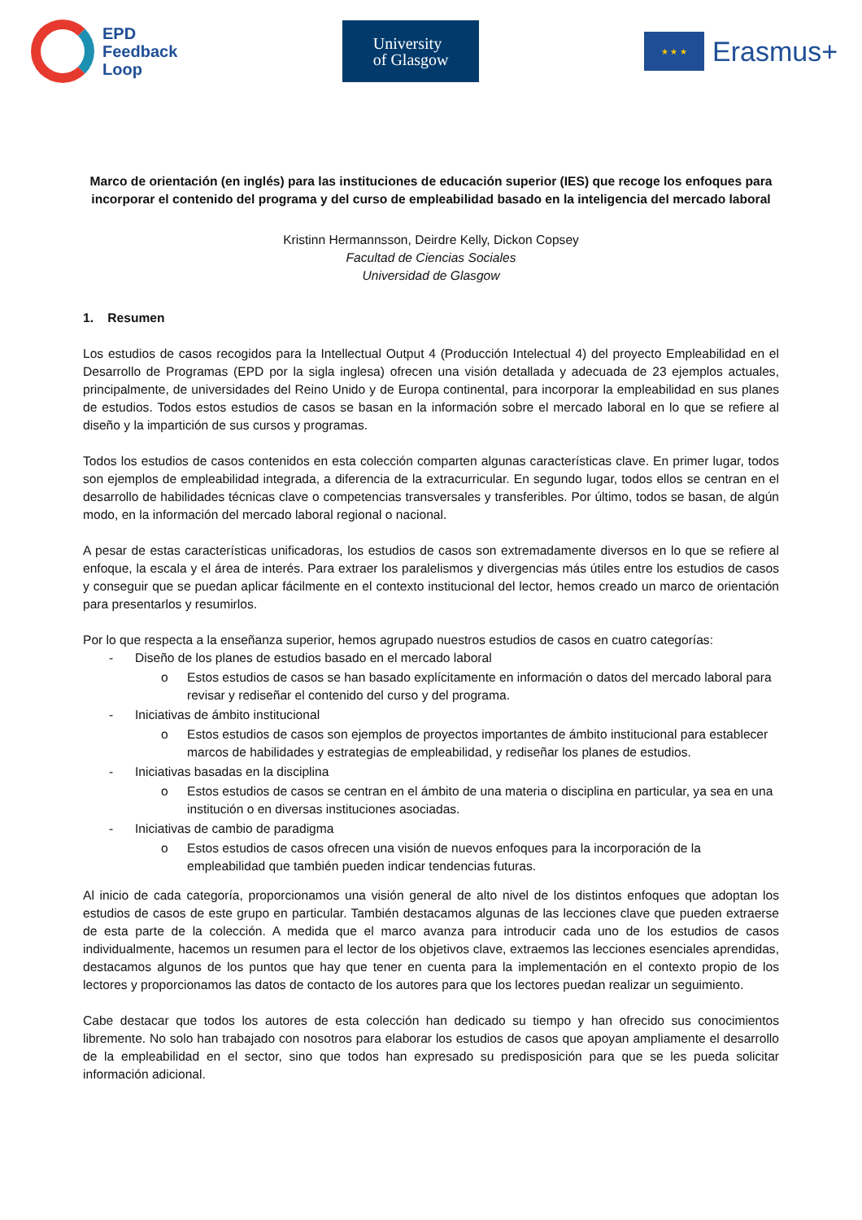EPD
Feedback
Loop
University
of Glasgow
★ ★ ★
Erasmus+
Marco de orientación (en inglés) para las instituciones de educación superior (IES) que recoge los enfoques para incorporar el contenido del programa y del curso de empleabilidad basado en la inteligencia del mercado laboral
Kristinn Hermannsson, Deirdre Kelly, Dickon Copsey
Facultad de Ciencias Sociales
Universidad de Glasgow
1. Resumen
Los estudios de casos recogidos para la Intellectual Output 4 (Producción Intelectual 4) del proyecto Empleabilidad en el Desarrollo de Programas (EPD por la sigla inglesa) ofrecen una visión detallada y adecuada de 23 ejemplos actuales, principalmente, de universidades del Reino Unido y de Europa continental, para incorporar la empleabilidad en sus planes de estudios. Todos estos estudios de casos se basan en la información sobre el mercado laboral en lo que se refiere al diseño y la impartición de sus cursos y programas.
Todos los estudios de casos contenidos en esta colección comparten algunas características clave. En primer lugar, todos son ejemplos de empleabilidad integrada, a diferencia de la extracurricular. En segundo lugar, todos ellos se centran en el desarrollo de habilidades técnicas clave o competencias transversales y transferibles. Por último, todos se basan, de algún modo, en la información del mercado laboral regional o nacional.
A pesar de estas características unificadoras, los estudios de casos son extremadamente diversos en lo que se refiere al enfoque, la escala y el área de interés. Para extraer los paralelismos y divergencias más útiles entre los estudios de casos y conseguir que se puedan aplicar fácilmente en el contexto institucional del lector, hemos creado un marco de orientación para presentarlos y resumirlos.
Por lo que respecta a la enseñanza superior, hemos agrupado nuestros estudios de casos en cuatro categorías:
- Diseño de los planes de estudios basado en el mercado laboral
o Estos estudios de casos se han basado explícitamente en información o datos del mercado laboral para revisar y rediseñar el contenido del curso y del programa.
- Iniciativas de ámbito institucional
o Estos estudios de casos son ejemplos de proyectos importantes de ámbito institucional para establecer marcos de habilidades y estrategias de empleabilidad, y rediseñar los planes de estudios.
- Iniciativas basadas en la disciplina
o Estos estudios de casos se centran en el ámbito de una materia o disciplina en particular, ya sea en una institución o en diversas instituciones asociadas.
- Iniciativas de cambio de paradigma
o Estos estudios de casos ofrecen una visión de nuevos enfoques para la incorporación de la empleabilidad que también pueden indicar tendencias futuras.
Al inicio de cada categoría, proporcionamos una visión general de alto nivel de los distintos enfoques que adoptan los estudios de casos de este grupo en particular. También destacamos algunas de las lecciones clave que pueden extraerse de esta parte de la colección. A medida que el marco avanza para introducir cada uno de los estudios de casos individualmente, hacemos un resumen para el lector de los objetivos clave, extraemos las lecciones esenciales aprendidas, destacamos algunos de los puntos que hay que tener en cuenta para la implementación en el contexto propio de los lectores y proporcionamos las datos de contacto de los autores para que los lectores puedan realizar un seguimiento.
Cabe destacar que todos los autores de esta colección han dedicado su tiempo y han ofrecido sus conocimientos libremente. No solo han trabajado con nosotros para elaborar los estudios de casos que apoyan ampliamente el desarrollo de la empleabilidad en el sector, sino que todos han expresado su predisposición para que se les pueda solicitar información adicional.